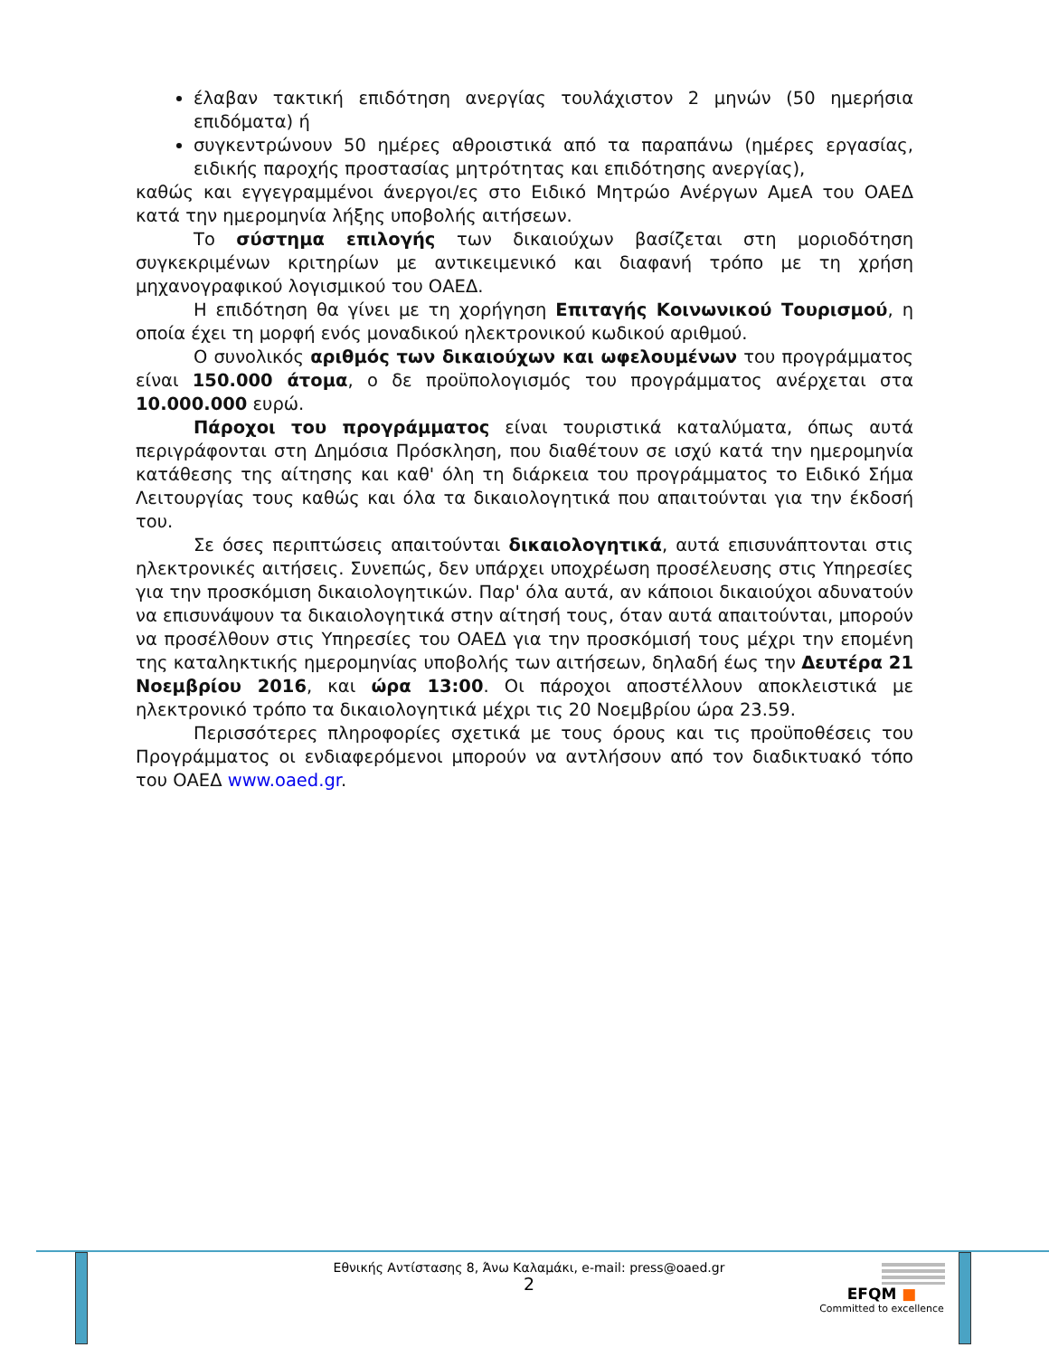έλαβαν τακτική επιδότηση ανεργίας τουλάχιστον 2 μηνών (50 ημερήσια επιδόματα) ή
συγκεντρώνουν 50 ημέρες αθροιστικά από τα παραπάνω (ημέρες εργασίας, ειδικής παροχής προστασίας μητρότητας και επιδότησης ανεργίας),
καθώς και εγγεγραμμένοι άνεργοι/ες στο Ειδικό Μητρώο Ανέργων ΑμεΑ του ΟΑΕΔ κατά την ημερομηνία λήξης υποβολής αιτήσεων.
Το σύστημα επιλογής των δικαιούχων βασίζεται στη μοριοδότηση συγκεκριμένων κριτηρίων με αντικειμενικό και διαφανή τρόπο με τη χρήση μηχανογραφικού λογισμικού του ΟΑΕΔ.
Η επιδότηση θα γίνει με τη χορήγηση Επιταγής Κοινωνικού Τουρισμού, η οποία έχει τη μορφή ενός μοναδικού ηλεκτρονικού κωδικού αριθμού.
Ο συνολικός αριθμός των δικαιούχων και ωφελουμένων του προγράμματος είναι 150.000 άτομα, ο δε προϋπολογισμός του προγράμματος ανέρχεται στα 10.000.000 ευρώ.
Πάροχοι του προγράμματος είναι τουριστικά καταλύματα, όπως αυτά περιγράφονται στη Δημόσια Πρόσκληση, που διαθέτουν σε ισχύ κατά την ημερομηνία κατάθεσης της αίτησης και καθ' όλη τη διάρκεια του προγράμματος το Ειδικό Σήμα Λειτουργίας τους καθώς και όλα τα δικαιολογητικά που απαιτούνται για την έκδοσή του.
Σε όσες περιπτώσεις απαιτούνται δικαιολογητικά, αυτά επισυνάπτονται στις ηλεκτρονικές αιτήσεις. Συνεπώς, δεν υπάρχει υποχρέωση προσέλευσης στις Υπηρεσίες για την προσκόμιση δικαιολογητικών. Παρ' όλα αυτά, αν κάποιοι δικαιούχοι αδυνατούν να επισυνάψουν τα δικαιολογητικά στην αίτησή τους, όταν αυτά απαιτούνται, μπορούν να προσέλθουν στις Υπηρεσίες του ΟΑΕΔ για την προσκόμισή τους μέχρι την επομένη της καταληκτικής ημερομηνίας υποβολής των αιτήσεων, δηλαδή έως την Δευτέρα 21 Νοεμβρίου 2016, και ώρα 13:00. Οι πάροχοι αποστέλλουν αποκλειστικά με ηλεκτρονικό τρόπο τα δικαιολογητικά μέχρι τις 20 Νοεμβρίου ώρα 23.59.
Περισσότερες πληροφορίες σχετικά με τους όρους και τις προϋποθέσεις του Προγράμματος οι ενδιαφερόμενοι μπορούν να αντλήσουν από τον διαδικτυακό τόπο του ΟΑΕΔ www.oaed.gr.
Εθνικής Αντίστασης 8, Άνω Καλαμάκι, e-mail: press@oaed.gr
2
EFQM ■
Committed to excellence